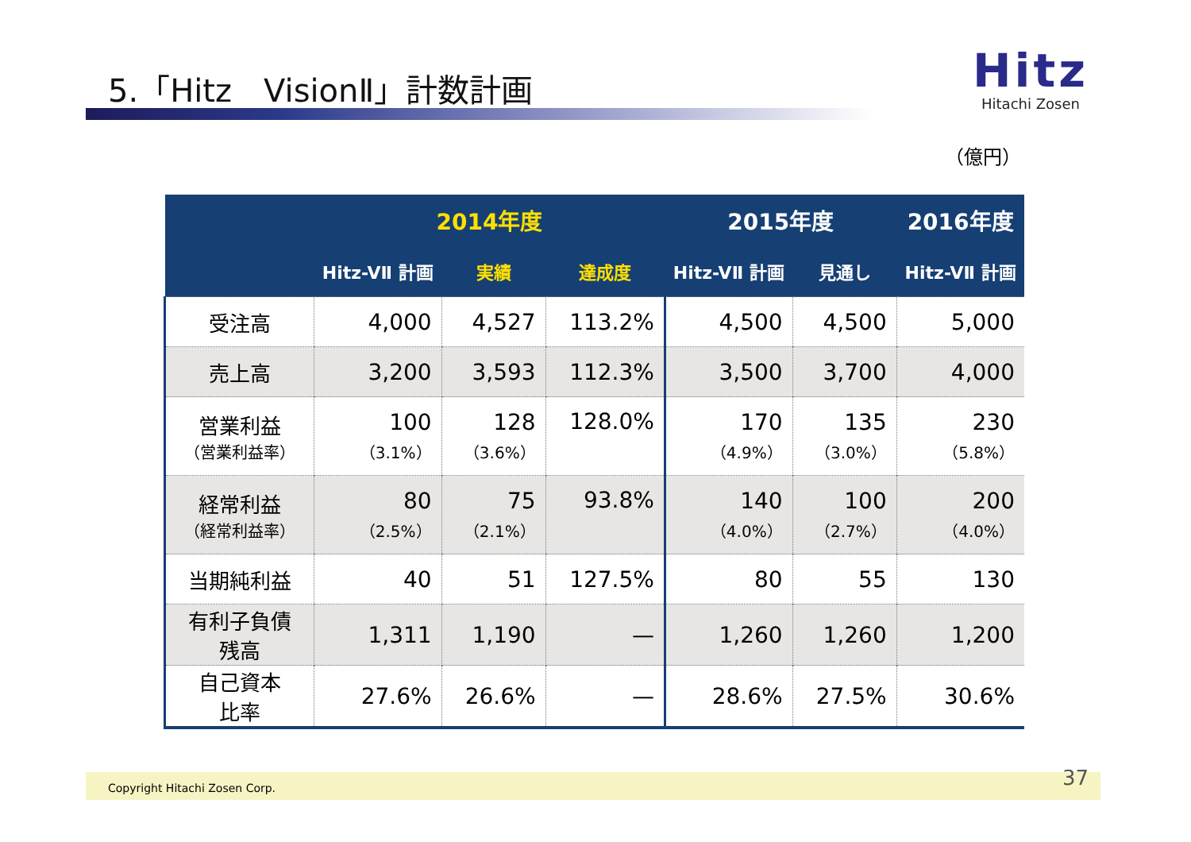5.「Hitz　VisionⅡ」計数計画
Hitz
Hitachi Zosen
（億円）
| | 2014年度 | | | 2015年度 | | 2016年度 |
| --- | --- | --- | --- | --- | --- | --- |
| | Hitz-VⅡ 計画 | 実績 | 達成度 | Hitz-VⅡ 計画 | 見通し | Hitz-VⅡ 計画 |
| 受注高 | 4,000 | 4,527 | 113.2% | 4,500 | 4,500 | 5,000 |
| 売上高 | 3,200 | 3,593 | 112.3% | 3,500 | 3,700 | 4,000 |
| 営業利益 （営業利益率） | 100 （3.1%） | 128 （3.6%） | 128.0% | 170 （4.9%） | 135 （3.0%） | 230 （5.8%） |
| 経常利益 （経常利益率） | 80 （2.5%） | 75 （2.1%） | 93.8% | 140 （4.0%） | 100 （2.7%） | 200 （4.0%） |
| 当期純利益 | 40 | 51 | 127.5% | 80 | 55 | 130 |
| 有利子負債 残高 | 1,311 | 1,190 | — | 1,260 | 1,260 | 1,200 |
| 自己資本 比率 | 27.6% | 26.6% | — | 28.6% | 27.5% | 30.6% |
Copyright Hitachi Zosen Corp. 37